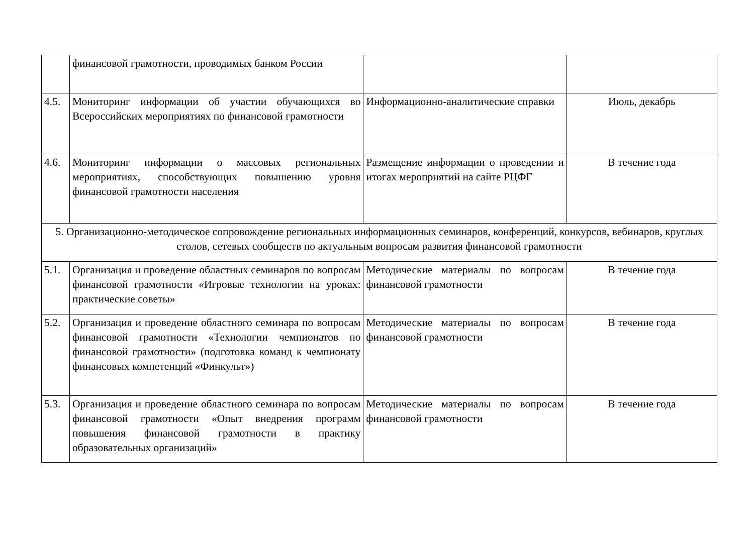| | финансовой грамотности, проводимых банком России | | |
| 4.5. | Мониторинг информации об участии обучающихся во Всероссийских мероприятиях по финансовой грамотности | Информационно-аналитические справки | Июль, декабрь |
| 4.6. | Мониторинг информации о массовых региональных мероприятиях, способствующих повышению уровня финансовой грамотности населения | Размещение информации о проведении и итогах мероприятий на сайте РЦФГ | В течение года |
| 5. Организационно-методическое сопровождение региональных информационных семинаров, конференций, конкурсов, вебинаров, круглых столов, сетевых сообществ по актуальным вопросам развития финансовой грамотности | | | |
| 5.1. | Организация и проведение областных семинаров по вопросам финансовой грамотности «Игровые технологии на уроках: практические советы» | Методические материалы по вопросам финансовой грамотности | В течение года |
| 5.2. | Организация и проведение областного семинара по вопросам финансовой грамотности «Технологии чемпионатов по финансовой грамотности» (подготовка команд к чемпионату финансовых компетенций «Финкульт») | Методические материалы по вопросам финансовой грамотности | В течение года |
| 5.3. | Организация и проведение областного семинара по вопросам финансовой грамотности «Опыт внедрения программ повышения финансовой грамотности в практику образовательных организаций» | Методические материалы по вопросам финансовой грамотности | В течение года |